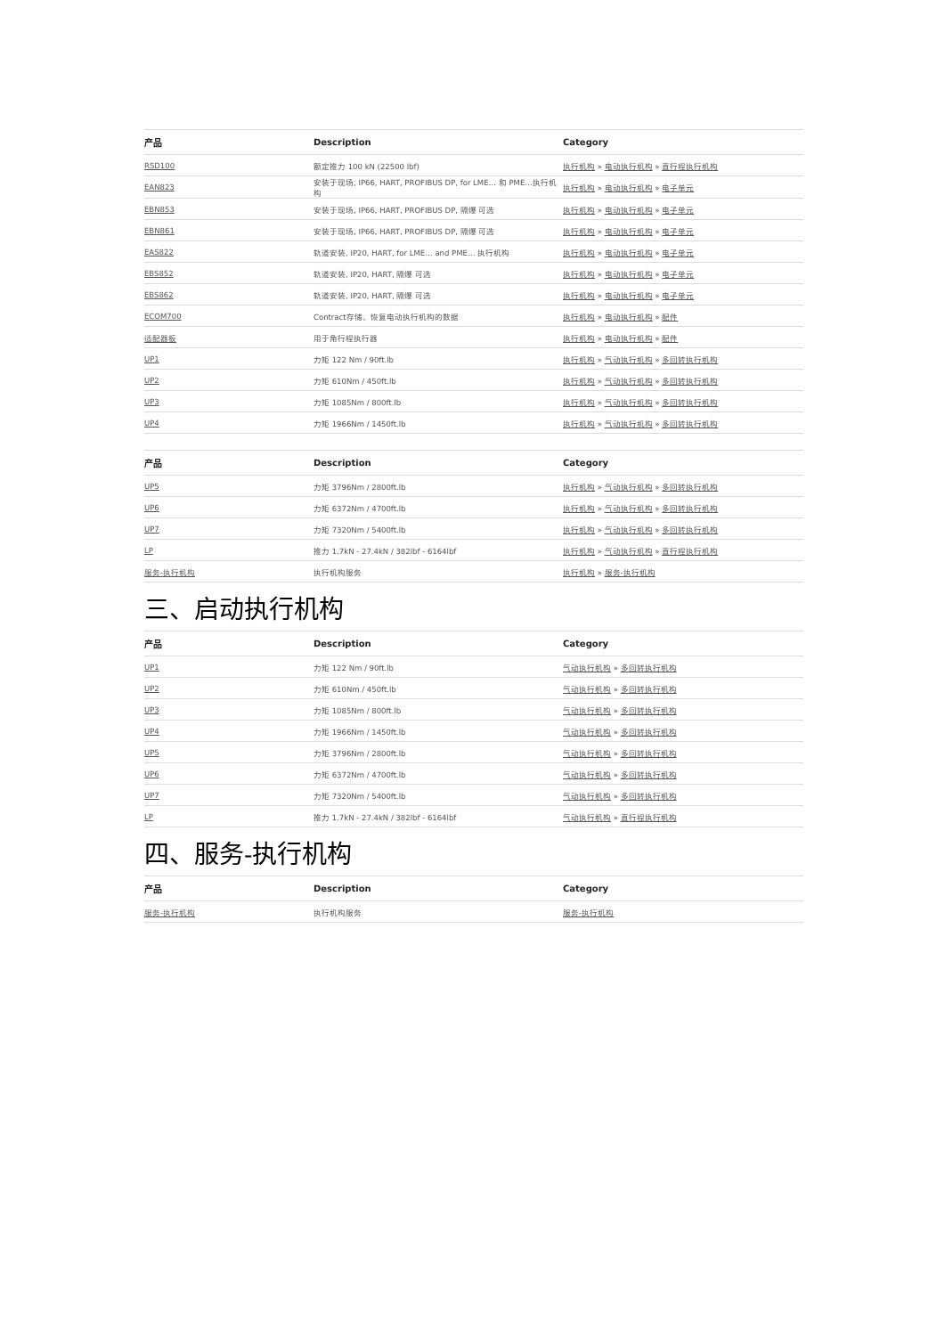| 产品 | Description | Category |
| --- | --- | --- |
| RSD100 | 额定推力 100 kN (22500 lbf) | 执行机构 » 电动执行机构 » 直行程执行机构 |
| EAN823 | 安装于现场, IP66, HART, PROFIBUS DP, for LME… 和 PME…执行机构 | 执行机构 » 电动执行机构 » 电子单元 |
| EBN853 | 安装于现场, IP66, HART, PROFIBUS DP, 隔爆 可选 | 执行机构 » 电动执行机构 » 电子单元 |
| EBN861 | 安装于现场, IP66, HART, PROFIBUS DP, 隔爆 可选 | 执行机构 » 电动执行机构 » 电子单元 |
| EAS822 | 轨道安装, IP20, HART, for LME… and PME… 执行机构 | 执行机构 » 电动执行机构 » 电子单元 |
| EBS852 | 轨道安装, IP20, HART, 隔爆 可选 | 执行机构 » 电动执行机构 » 电子单元 |
| EBS862 | 轨道安装, IP20, HART, 隔爆 可选 | 执行机构 » 电动执行机构 » 电子单元 |
| ECOM700 | Contract存储、恢复电动执行机构的数据 | 执行机构 » 电动执行机构 » 配件 |
| 适配器板 | 用于角行程执行器 | 执行机构 » 电动执行机构 » 配件 |
| UP1 | 力矩 122 Nm / 90ft.lb | 执行机构 » 气动执行机构 » 多回转执行机构 |
| UP2 | 力矩 610Nm / 450ft.lb | 执行机构 » 气动执行机构 » 多回转执行机构 |
| UP3 | 力矩 1085Nm / 800ft.lb | 执行机构 » 气动执行机构 » 多回转执行机构 |
| UP4 | 力矩 1966Nm / 1450ft.lb | 执行机构 » 气动执行机构 » 多回转执行机构 |
| 产品 | Description | Category |
| --- | --- | --- |
| UP5 | 力矩 3796Nm / 2800ft.lb | 执行机构 » 气动执行机构 » 多回转执行机构 |
| UP6 | 力矩 6372Nm / 4700ft.lb | 执行机构 » 气动执行机构 » 多回转执行机构 |
| UP7 | 力矩 7320Nm / 5400ft.lb | 执行机构 » 气动执行机构 » 多回转执行机构 |
| LP | 推力 1.7kN - 27.4kN / 382lbf - 6164lbf | 执行机构 » 气动执行机构 » 直行程执行机构 |
| 服务-执行机构 | 执行机构服务 | 执行机构 » 服务-执行机构 |
三、启动执行机构
| 产品 | Description | Category |
| --- | --- | --- |
| UP1 | 力矩 122 Nm / 90ft.lb | 气动执行机构 » 多回转执行机构 |
| UP2 | 力矩 610Nm / 450ft.lb | 气动执行机构 » 多回转执行机构 |
| UP3 | 力矩 1085Nm / 800ft.lb | 气动执行机构 » 多回转执行机构 |
| UP4 | 力矩 1966Nm / 1450ft.lb | 气动执行机构 » 多回转执行机构 |
| UP5 | 力矩 3796Nm / 2800ft.lb | 气动执行机构 » 多回转执行机构 |
| UP6 | 力矩 6372Nm / 4700ft.lb | 气动执行机构 » 多回转执行机构 |
| UP7 | 力矩 7320Nm / 5400ft.lb | 气动执行机构 » 多回转执行机构 |
| LP | 推力 1.7kN - 27.4kN / 382lbf - 6164lbf | 气动执行机构 » 直行程执行机构 |
四、服务-执行机构
| 产品 | Description | Category |
| --- | --- | --- |
| 服务-执行机构 | 执行机构服务 | 服务-执行机构 |